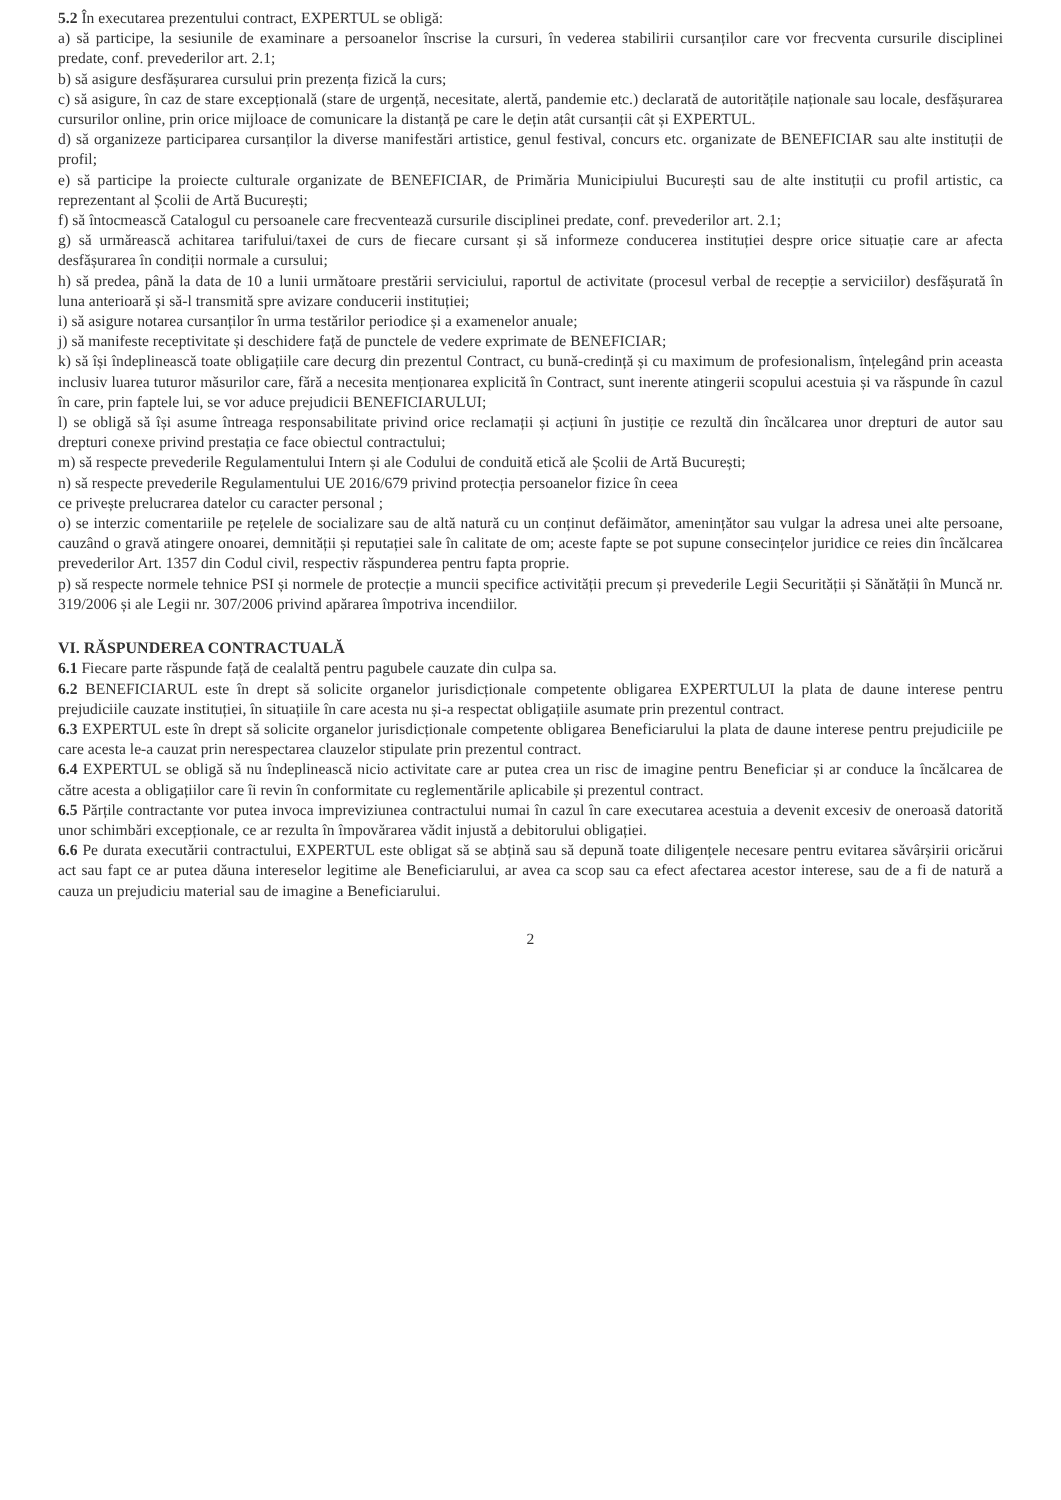5.2 În executarea prezentului contract, EXPERTUL se obligă:
a) să participe, la sesiunile de examinare a persoanelor înscrise la cursuri, în vederea stabilirii cursanților care vor frecventa cursurile disciplinei predate, conf. prevederilor art. 2.1;
b) să asigure desfășurarea cursului prin prezența fizică la curs;
c) să asigure, în caz de stare excepțională (stare de urgență, necesitate, alertă, pandemie etc.) declarată de autoritățile naționale sau locale, desfășurarea cursurilor online, prin orice mijloace de comunicare la distanță pe care le dețin atât cursanții cât și EXPERTUL.
d) să organizeze participarea cursanților la diverse manifestări artistice, genul festival, concurs etc. organizate de BENEFICIAR sau alte instituții de profil;
e) să participe la proiecte culturale organizate de BENEFICIAR, de Primăria Municipiului București sau de alte instituții cu profil artistic, ca reprezentant al Școlii de Artă București;
f) să întocmească Catalogul cu persoanele care frecventează cursurile disciplinei predate, conf. prevederilor art. 2.1;
g) să urmărească achitarea tarifului/taxei de curs de fiecare cursant și să informeze conducerea instituției despre orice situație care ar afecta desfășurarea în condiții normale a cursului;
h) să predea, până la data de 10 a lunii următoare prestării serviciului, raportul de activitate (procesul verbal de recepție a serviciilor) desfășurată în luna anterioară și să-l transmită spre avizare conducerii instituției;
i) să asigure notarea cursanților în urma testărilor periodice și a examenelor anuale;
j) să manifeste receptivitate și deschidere față de punctele de vedere exprimate de BENEFICIAR;
k) să își îndeplinească toate obligațiile care decurg din prezentul Contract, cu bună-credință și cu maximum de profesionalism, înțelegând prin aceasta inclusiv luarea tuturor măsurilor care, fără a necesita menționarea explicită în Contract, sunt inerente atingerii scopului acestuia și va răspunde în cazul în care, prin faptele lui, se vor aduce prejudicii BENEFICIARULUI;
l) se obligă să își asume întreaga responsabilitate privind orice reclamații și acțiuni în justiție ce rezultă din încălcarea unor drepturi de autor sau drepturi conexe privind prestația ce face obiectul contractului;
m) să respecte prevederile Regulamentului Intern și ale Codului de conduită etică ale Școlii de Artă București;
n) să respecte prevederile Regulamentului UE 2016/679 privind protecția persoanelor fizice în ceea
ce privește prelucrarea datelor cu caracter personal ;
o) se interzic comentariile pe rețelele de socializare sau de altă natură cu un conținut defăimător, amenințător sau vulgar la adresa unei alte persoane, cauzând o gravă atingere onoarei, demnității și reputației sale în calitate de om; aceste fapte se pot supune consecințelor juridice ce reies din încălcarea prevederilor Art. 1357 din Codul civil, respectiv răspunderea pentru fapta proprie.
p) să respecte normele tehnice PSI și normele de protecție a muncii specifice activității precum și prevederile Legii Securității și Sănătății în Muncă nr. 319/2006 și ale Legii nr. 307/2006 privind apărarea împotriva incendiilor.
VI. RĂSPUNDEREA CONTRACTUALĂ
6.1 Fiecare parte răspunde față de cealaltă pentru pagubele cauzate din culpa sa.
6.2 BENEFICIARUL este în drept să solicite organelor jurisdicționale competente obligarea EXPERTULUI la plata de daune interese pentru prejudiciile cauzate instituției, în situațiile în care acesta nu și-a respectat obligațiile asumate prin prezentul contract.
6.3 EXPERTUL este în drept să solicite organelor jurisdicționale competente obligarea Beneficiarului la plata de daune interese pentru prejudiciile pe care acesta le-a cauzat prin nerespectarea clauzelor stipulate prin prezentul contract.
6.4 EXPERTUL se obligă să nu îndeplinească nicio activitate care ar putea crea un risc de imagine pentru Beneficiar și ar conduce la încălcarea de către acesta a obligațiilor care îi revin în conformitate cu reglementările aplicabile și prezentul contract.
6.5 Părțile contractante vor putea invoca impreviziunea contractului numai în cazul în care executarea acestuia a devenit excesiv de oneroasă datorită unor schimbări excepționale, ce ar rezulta în împovărarea vădit injustă a debitorului obligației.
6.6 Pe durata executării contractului, EXPERTUL este obligat să se abțină sau să depună toate diligențele necesare pentru evitarea săvârșirii oricărui act sau fapt ce ar putea dăuna intereselor legitime ale Beneficiarului, ar avea ca scop sau ca efect afectarea acestor interese, sau de a fi de natură a cauza un prejudiciu material sau de imagine a Beneficiarului.
2